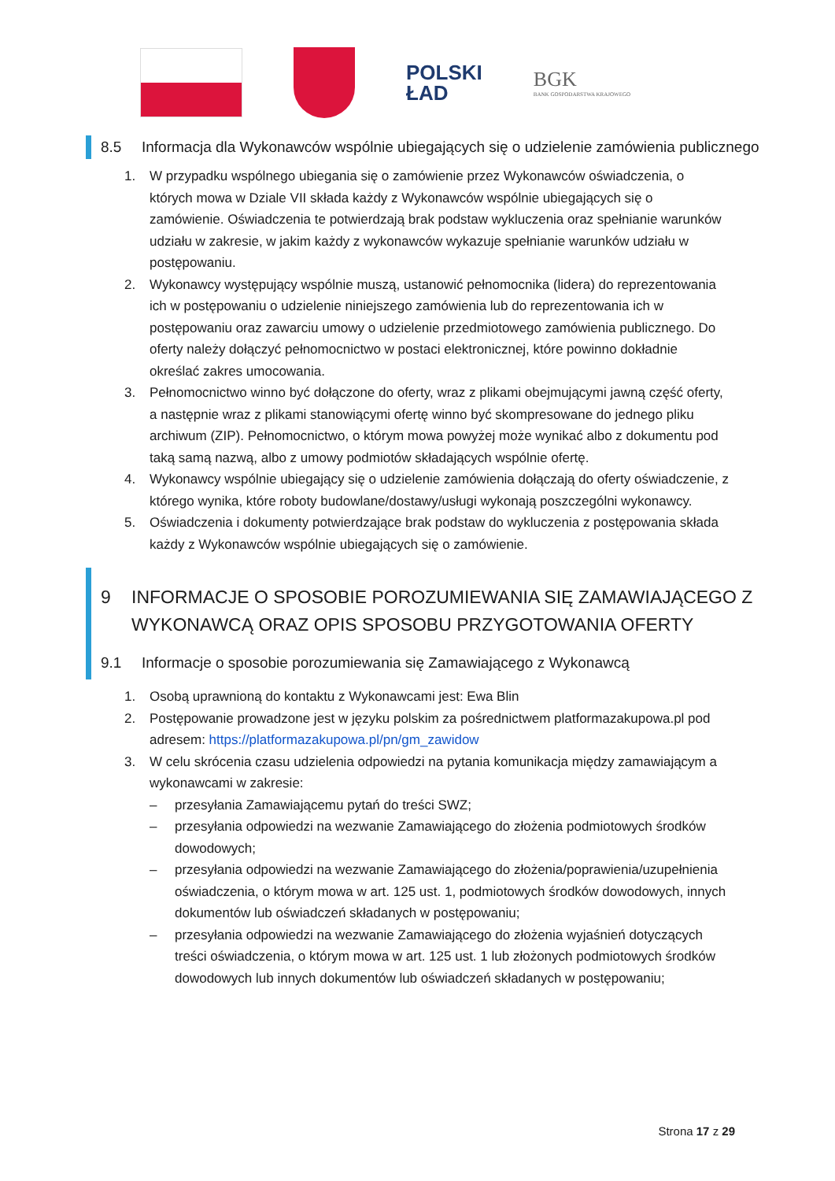POLSKI
ŁAD
BGK
BANK GOSPODARSTWA KRAJOWEGO
8.5 Informacja dla Wykonawców wspólnie ubiegających się o udzielenie zamówienia publicznego
1. W przypadku wspólnego ubiegania się o zamówienie przez Wykonawców oświadczenia, o których mowa w Dziale VII składa każdy z Wykonawców wspólnie ubiegających się o zamówienie. Oświadczenia te potwierdzają brak podstaw wykluczenia oraz spełnianie warunków udziału w zakresie, w jakim każdy z wykonawców wykazuje spełnianie warunków udziału w postępowaniu.
2. Wykonawcy występujący wspólnie muszą, ustanowić pełnomocnika (lidera) do reprezentowania ich w postępowaniu o udzielenie niniejszego zamówienia lub do reprezentowania ich w postępowaniu oraz zawarciu umowy o udzielenie przedmiotowego zamówienia publicznego. Do oferty należy dołączyć pełnomocnictwo w postaci elektronicznej, które powinno dokładnie określać zakres umocowania.
3. Pełnomocnictwo winno być dołączone do oferty, wraz z plikami obejmującymi jawną część oferty, a następnie wraz z plikami stanowiącymi ofertę winno być skompresowane do jednego pliku archiwum (ZIP). Pełnomocnictwo, o którym mowa powyżej może wynikać albo z dokumentu pod taką samą nazwą, albo z umowy podmiotów składających wspólnie ofertę.
4. Wykonawcy wspólnie ubiegający się o udzielenie zamówienia dołączają do oferty oświadczenie, z którego wynika, które roboty budowlane/dostawy/usługi wykonają poszczególni wykonawcy.
5. Oświadczenia i dokumenty potwierdzające brak podstaw do wykluczenia z postępowania składa każdy z Wykonawców wspólnie ubiegających się o zamówienie.
9 INFORMACJE O SPOSOBIE POROZUMIEWANIA SIĘ ZAMAWIAJĄCEGO Z WYKONAWCĄ ORAZ OPIS SPOSOBU PRZYGOTOWANIA OFERTY
9.1 Informacje o sposobie porozumiewania się Zamawiającego z Wykonawcą
1. Osobą uprawnioną do kontaktu z Wykonawcami jest: Ewa Blin
2. Postępowanie prowadzone jest w języku polskim za pośrednictwem platformazakupowa.pl pod adresem: https://platformazakupowa.pl/pn/gm_zawidow
3. W celu skrócenia czasu udzielenia odpowiedzi na pytania komunikacja między zamawiającym a wykonawcami w zakresie:
– przesyłania Zamawiającemu pytań do treści SWZ;
– przesyłania odpowiedzi na wezwanie Zamawiającego do złożenia podmiotowych środków dowodowych;
– przesyłania odpowiedzi na wezwanie Zamawiającego do złożenia/poprawienia/uzupełnienia oświadczenia, o którym mowa w art. 125 ust. 1, podmiotowych środków dowodowych, innych dokumentów lub oświadczeń składanych w postępowaniu;
– przesyłania odpowiedzi na wezwanie Zamawiającego do złożenia wyjaśnień dotyczących treści oświadczenia, o którym mowa w art. 125 ust. 1 lub złożonych podmiotowych środków dowodowych lub innych dokumentów lub oświadczeń składanych w postępowaniu;
Strona 17 z 29